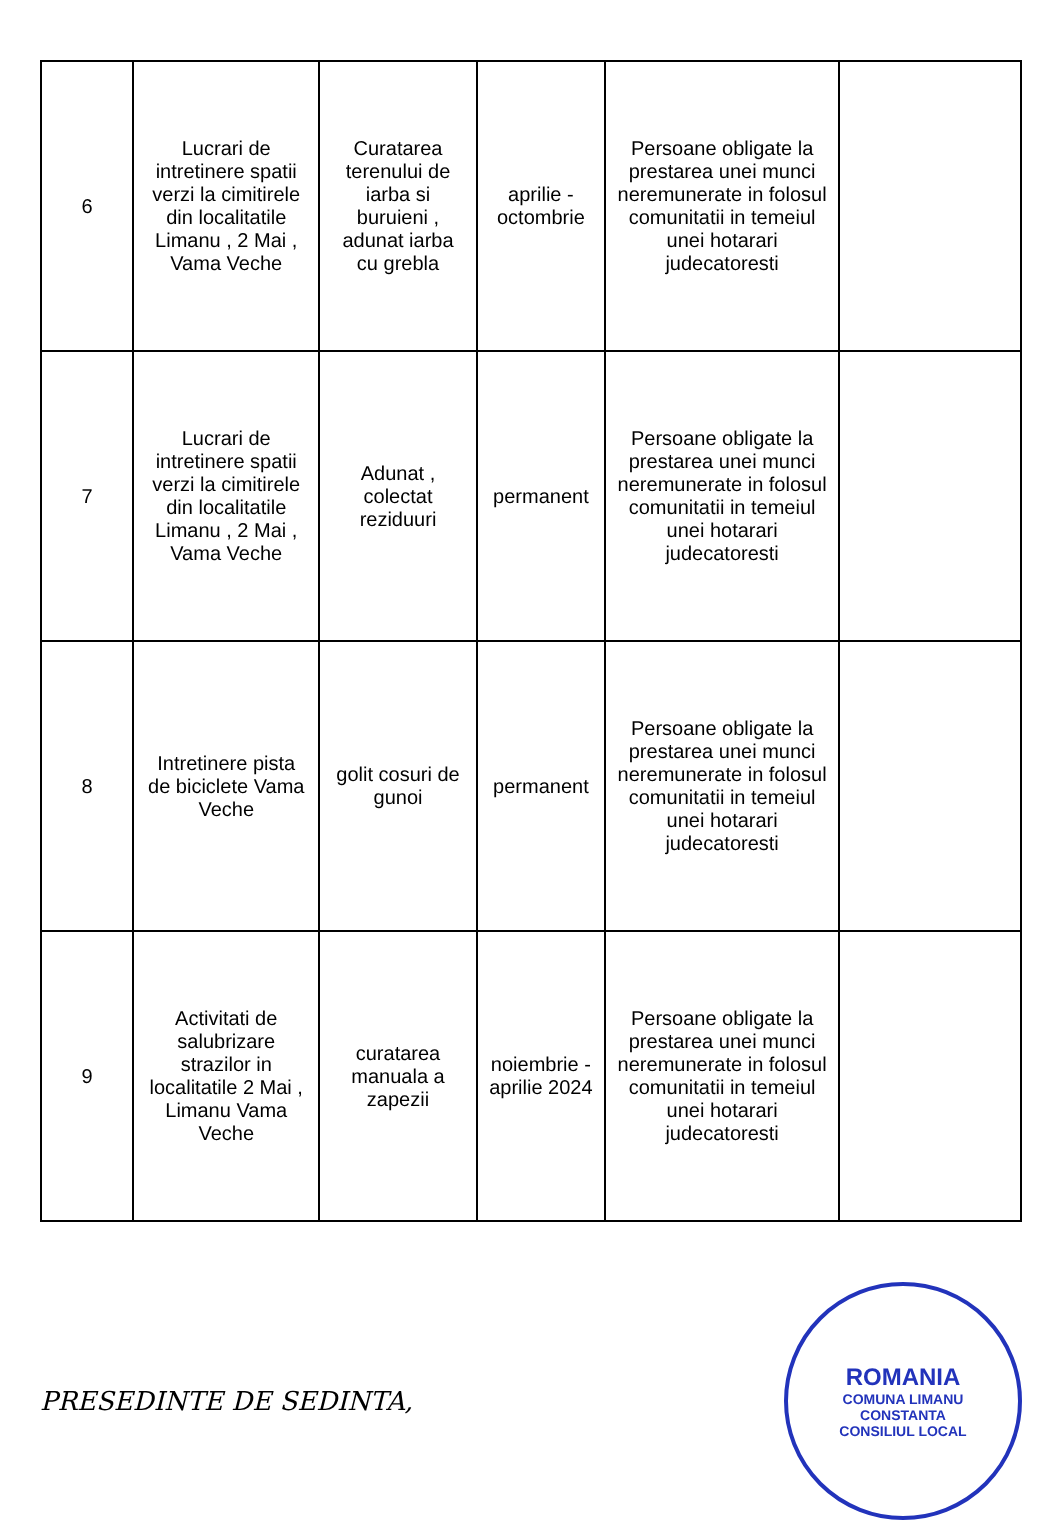| 6 | Lucrari de intretinere spatii verzi la cimitirele din localitatile Limanu , 2 Mai , Vama Veche | Curatarea terenului de iarba si buruieni , adunat iarba cu grebla | aprilie - octombrie | Persoane obligate la prestarea unei munci neremunerate in folosul comunitatii in temeiul unei hotarari judecatoresti | |
| 7 | Lucrari de intretinere spatii verzi la cimitirele din localitatile Limanu , 2 Mai , Vama Veche | Adunat , colectat reziduuri | permanent | Persoane obligate la prestarea unei munci neremunerate in folosul comunitatii in temeiul unei hotarari judecatoresti | |
| 8 | Intretinere pista de biciclete Vama Veche | golit cosuri de gunoi | permanent | Persoane obligate la prestarea unei munci neremunerate in folosul comunitatii in temeiul unei hotarari judecatoresti | |
| 9 | Activitati de salubrizare strazilor in localitatile 2 Mai , Limanu Vama Veche | curatarea manuala a zapezii | noiembrie - aprilie 2024 | Persoane obligate la prestarea unei munci neremunerate in folosul comunitatii in temeiul unei hotarari judecatoresti | |
PRESEDINTE DE SEDINTA,
ROMANIA
COMUNA LIMANU
CONSTANTA
CONSILIUL LOCAL